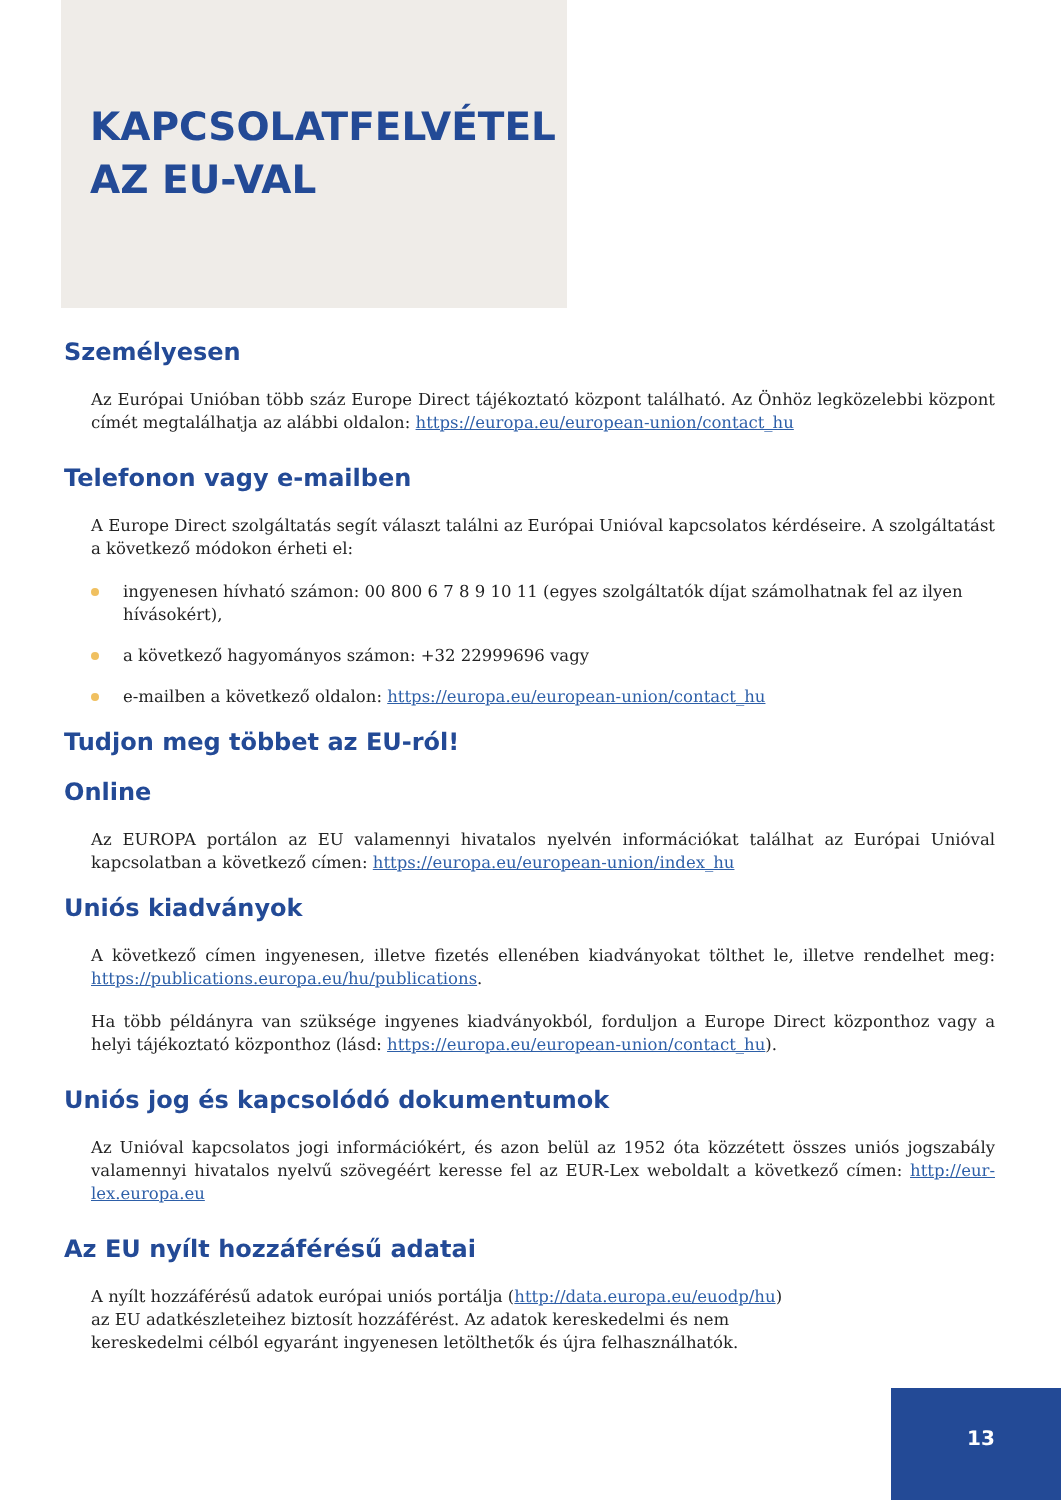KAPCSOLATFELVÉTEL
AZ EU-VAL
Személyesen
Az Európai Unióban több száz Europe Direct tájékoztató központ található. Az Önhöz legközelebbi központ címét megtalálhatja az alábbi oldalon: https://europa.eu/european-union/contact_hu
Telefonon vagy e-mailben
A Europe Direct szolgáltatás segít választ találni az Európai Unióval kapcsolatos kérdéseire. A szolgáltatást a következő módokon érheti el:
ingyenesen hívható számon: 00 800 6 7 8 9 10 11 (egyes szolgáltatók díjat számolhatnak fel az ilyen hívásokért),
a következő hagyományos számon: +32 22999696 vagy
e-mailben a következő oldalon: https://europa.eu/european-union/contact_hu
Tudjon meg többet az EU-ról!
Online
Az EUROPA portálon az EU valamennyi hivatalos nyelvén információkat találhat az Európai Unióval kapcsolatban a következő címen: https://europa.eu/european-union/index_hu
Uniós kiadványok
A következő címen ingyenesen, illetve fizetés ellenében kiadványokat tölthet le, illetve rendelhet meg: https://publications.europa.eu/hu/publications.
Ha több példányra van szüksége ingyenes kiadványokból, forduljon a Europe Direct központhoz vagy a helyi tájékoztató központhoz (lásd: https://europa.eu/european-union/contact_hu).
Uniós jog és kapcsolódó dokumentumok
Az Unióval kapcsolatos jogi információkért, és azon belül az 1952 óta közzétett összes uniós jogszabály valamennyi hivatalos nyelvű szövegéért keresse fel az EUR-Lex weboldalt a következő címen: http://eur-lex.europa.eu
Az EU nyílt hozzáférésű adatai
A nyílt hozzáférésű adatok európai uniós portálja (http://data.europa.eu/euodp/hu) az EU adatkészleteihez biztosít hozzáférést. Az adatok kereskedelmi és nem kereskedelmi célból egyaránt ingyenesen letölthetők és újra felhasználhatók.
13